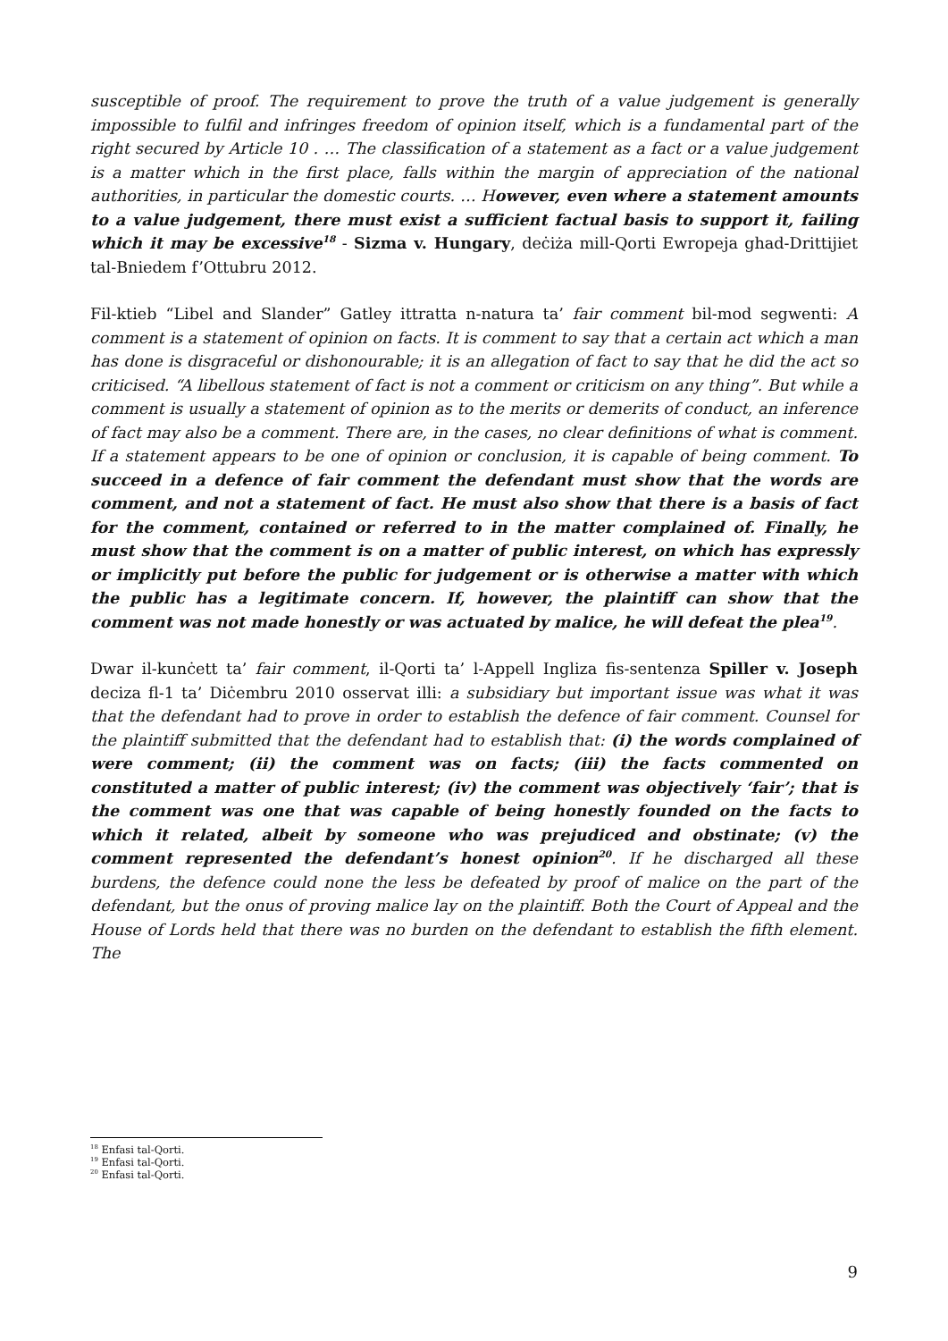susceptible of proof. The requirement to prove the truth of a value judgement is generally impossible to fulfil and infringes freedom of opinion itself, which is a fundamental part of the right secured by Article 10 . … The classification of a statement as a fact or a value judgement is a matter which in the first place, falls within the margin of appreciation of the national authorities, in particular the domestic courts. … However, even where a statement amounts to a value judgement, there must exist a sufficient factual basis to support it, failing which it may be excessive<sup>18</sup> - Sizma v. Hungary, deċiża mill-Qorti Ewropeja ghad-Drittijiet tal-Bniedem f’Ottubru 2012.
Fil-ktieb “Libel and Slander” Gatley ittratta n-natura ta’ fair comment bil-mod segwenti: A comment is a statement of opinion on facts. It is comment to say that a certain act which a man has done is disgraceful or dishonourable; it is an allegation of fact to say that he did the act so criticised. “A libellous statement of fact is not a comment or criticism on any thing”. But while a comment is usually a statement of opinion as to the merits or demerits of conduct, an inference of fact may also be a comment. There are, in the cases, no clear definitions of what is comment. If a statement appears to be one of opinion or conclusion, it is capable of being comment. To succeed in a defence of fair comment the defendant must show that the words are comment, and not a statement of fact. He must also show that there is a basis of fact for the comment, contained or referred to in the matter complained of. Finally, he must show that the comment is on a matter of public interest, on which has expressly or implicitly put before the public for judgement or is otherwise a matter with which the public has a legitimate concern. If, however, the plaintiff can show that the comment was not made honestly or was actuated by malice, he will defeat the plea<sup>19</sup>.
Dwar il-kunċett ta’ fair comment, il-Qorti ta’ l-Appell Ingliza fis-sentenza Spiller v. Joseph deciza fl-1 ta’ Diċembru 2010 osservat illi: a subsidiary but important issue was what it was that the defendant had to prove in order to establish the defence of fair comment. Counsel for the plaintiff submitted that the defendant had to establish that: (i) the words complained of were comment; (ii) the comment was on facts; (iii) the facts commented on constituted a matter of public interest; (iv) the comment was objectively ‘fair’; that is the comment was one that was capable of being honestly founded on the facts to which it related, albeit by someone who was prejudiced and obstinate; (v) the comment represented the defendant’s honest opinion<sup>20</sup>. If he discharged all these burdens, the defence could none the less be defeated by proof of malice on the part of the defendant, but the onus of proving malice lay on the plaintiff. Both the Court of Appeal and the House of Lords held that there was no burden on the defendant to establish the fifth element. The
<sup>18</sup> Enfasi tal-Qorti.
<sup>19</sup> Enfasi tal-Qorti.
<sup>20</sup> Enfasi tal-Qorti.
9